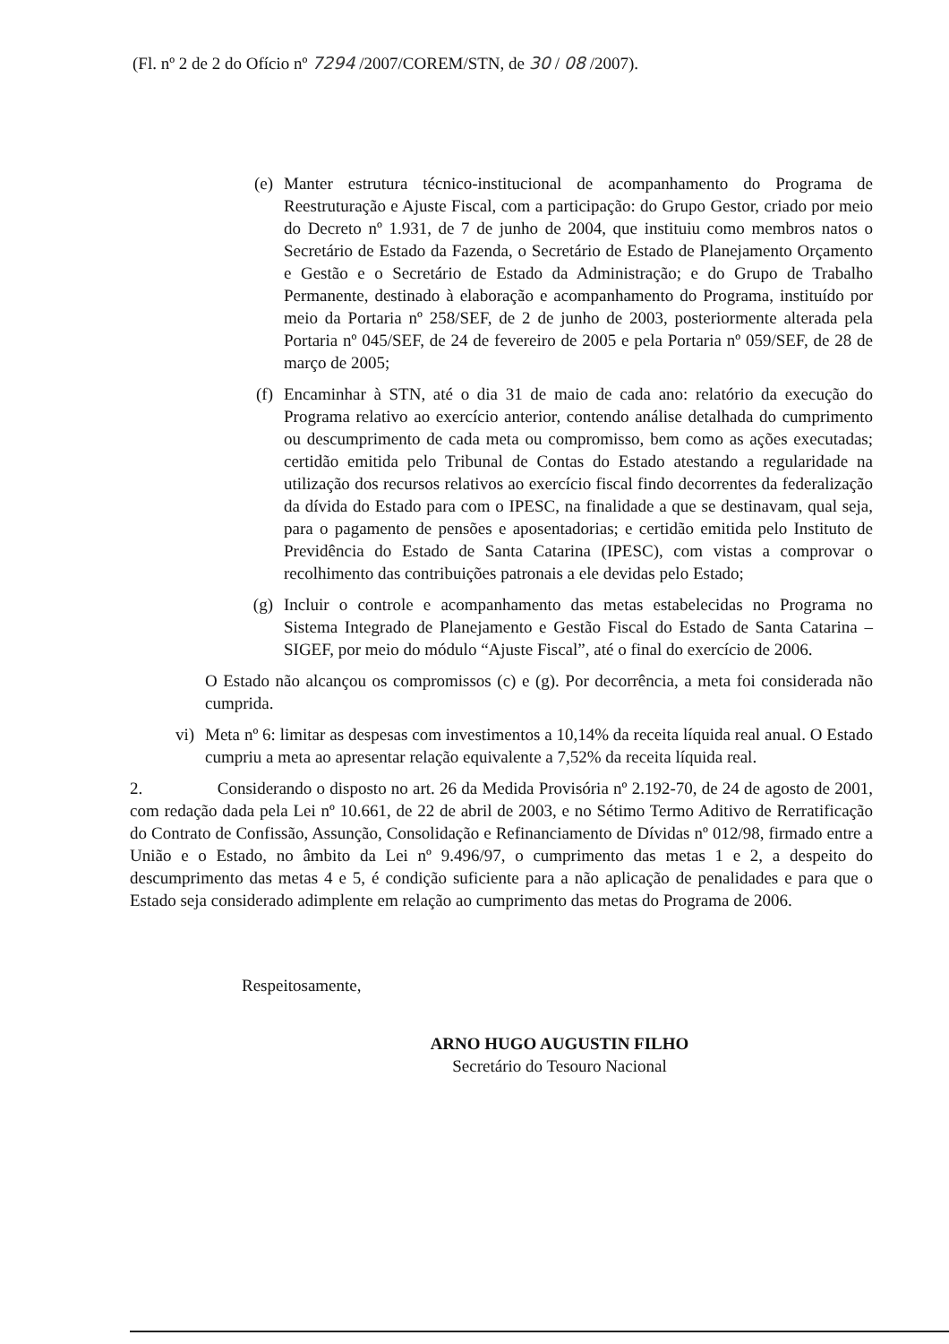(Fl. nº 2 de 2 do Ofício nº 7294 /2007/COREM/STN, de 30 / 08 /2007).
(e) Manter estrutura técnico-institucional de acompanhamento do Programa de Reestruturação e Ajuste Fiscal, com a participação: do Grupo Gestor, criado por meio do Decreto nº 1.931, de 7 de junho de 2004, que instituiu como membros natos o Secretário de Estado da Fazenda, o Secretário de Estado de Planejamento Orçamento e Gestão e o Secretário de Estado da Administração; e do Grupo de Trabalho Permanente, destinado à elaboração e acompanhamento do Programa, instituído por meio da Portaria nº 258/SEF, de 2 de junho de 2003, posteriormente alterada pela Portaria nº 045/SEF, de 24 de fevereiro de 2005 e pela Portaria nº 059/SEF, de 28 de março de 2005;
(f) Encaminhar à STN, até o dia 31 de maio de cada ano: relatório da execução do Programa relativo ao exercício anterior, contendo análise detalhada do cumprimento ou descumprimento de cada meta ou compromisso, bem como as ações executadas; certidão emitida pelo Tribunal de Contas do Estado atestando a regularidade na utilização dos recursos relativos ao exercício fiscal findo decorrentes da federalização da dívida do Estado para com o IPESC, na finalidade a que se destinavam, qual seja, para o pagamento de pensões e aposentadorias; e certidão emitida pelo Instituto de Previdência do Estado de Santa Catarina (IPESC), com vistas a comprovar o recolhimento das contribuições patronais a ele devidas pelo Estado;
(g) Incluir o controle e acompanhamento das metas estabelecidas no Programa no Sistema Integrado de Planejamento e Gestão Fiscal do Estado de Santa Catarina – SIGEF, por meio do módulo “Ajuste Fiscal”, até o final do exercício de 2006.
O Estado não alcançou os compromissos (c) e (g). Por decorrência, a meta foi considerada não cumprida.
vi) Meta nº 6: limitar as despesas com investimentos a 10,14% da receita líquida real anual. O Estado cumpriu a meta ao apresentar relação equivalente a 7,52% da receita líquida real.
2. Considerando o disposto no art. 26 da Medida Provisória nº 2.192-70, de 24 de agosto de 2001, com redação dada pela Lei nº 10.661, de 22 de abril de 2003, e no Sétimo Termo Aditivo de Rerratificação do Contrato de Confissão, Assunção, Consolidação e Refinanciamento de Dívidas nº 012/98, firmado entre a União e o Estado, no âmbito da Lei nº 9.496/97, o cumprimento das metas 1 e 2, a despeito do descumprimento das metas 4 e 5, é condição suficiente para a não aplicação de penalidades e para que o Estado seja considerado adimplente em relação ao cumprimento das metas do Programa de 2006.
Respeitosamente,
ARNO HUGO AUGUSTIN FILHO
Secretário do Tesouro Nacional